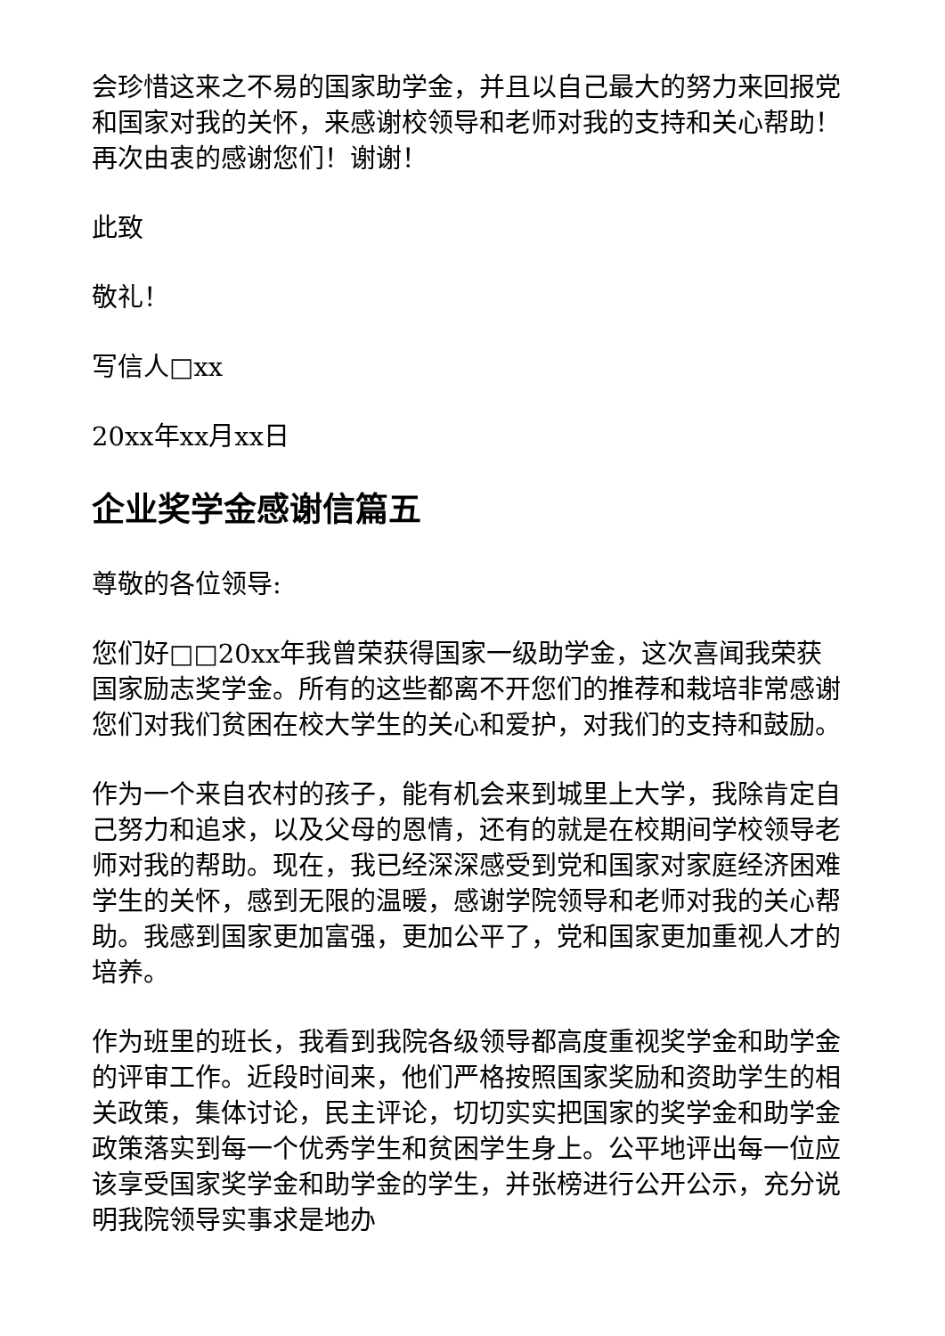会珍惜这来之不易的国家助学金，并且以自己最大的努力来回报党和国家对我的关怀，来感谢校领导和老师对我的支持和关心帮助！再次由衷的感谢您们！谢谢！
此致
敬礼！
写信人□xx
20xx年xx月xx日
企业奖学金感谢信篇五
尊敬的各位领导:
您们好□□20xx年我曾荣获得国家一级助学金，这次喜闻我荣获国家励志奖学金。所有的这些都离不开您们的推荐和栽培非常感谢您们对我们贫困在校大学生的关心和爱护，对我们的支持和鼓励。
作为一个来自农村的孩子，能有机会来到城里上大学，我除肯定自己努力和追求，以及父母的恩情，还有的就是在校期间学校领导老师对我的帮助。现在，我已经深深感受到党和国家对家庭经济困难学生的关怀，感到无限的温暖，感谢学院领导和老师对我的关心帮助。我感到国家更加富强，更加公平了，党和国家更加重视人才的培养。
作为班里的班长，我看到我院各级领导都高度重视奖学金和助学金的评审工作。近段时间来，他们严格按照国家奖励和资助学生的相关政策，集体讨论，民主评论，切切实实把国家的奖学金和助学金政策落实到每一个优秀学生和贫困学生身上。公平地评出每一位应该享受国家奖学金和助学金的学生，并张榜进行公开公示，充分说明我院领导实事求是地办